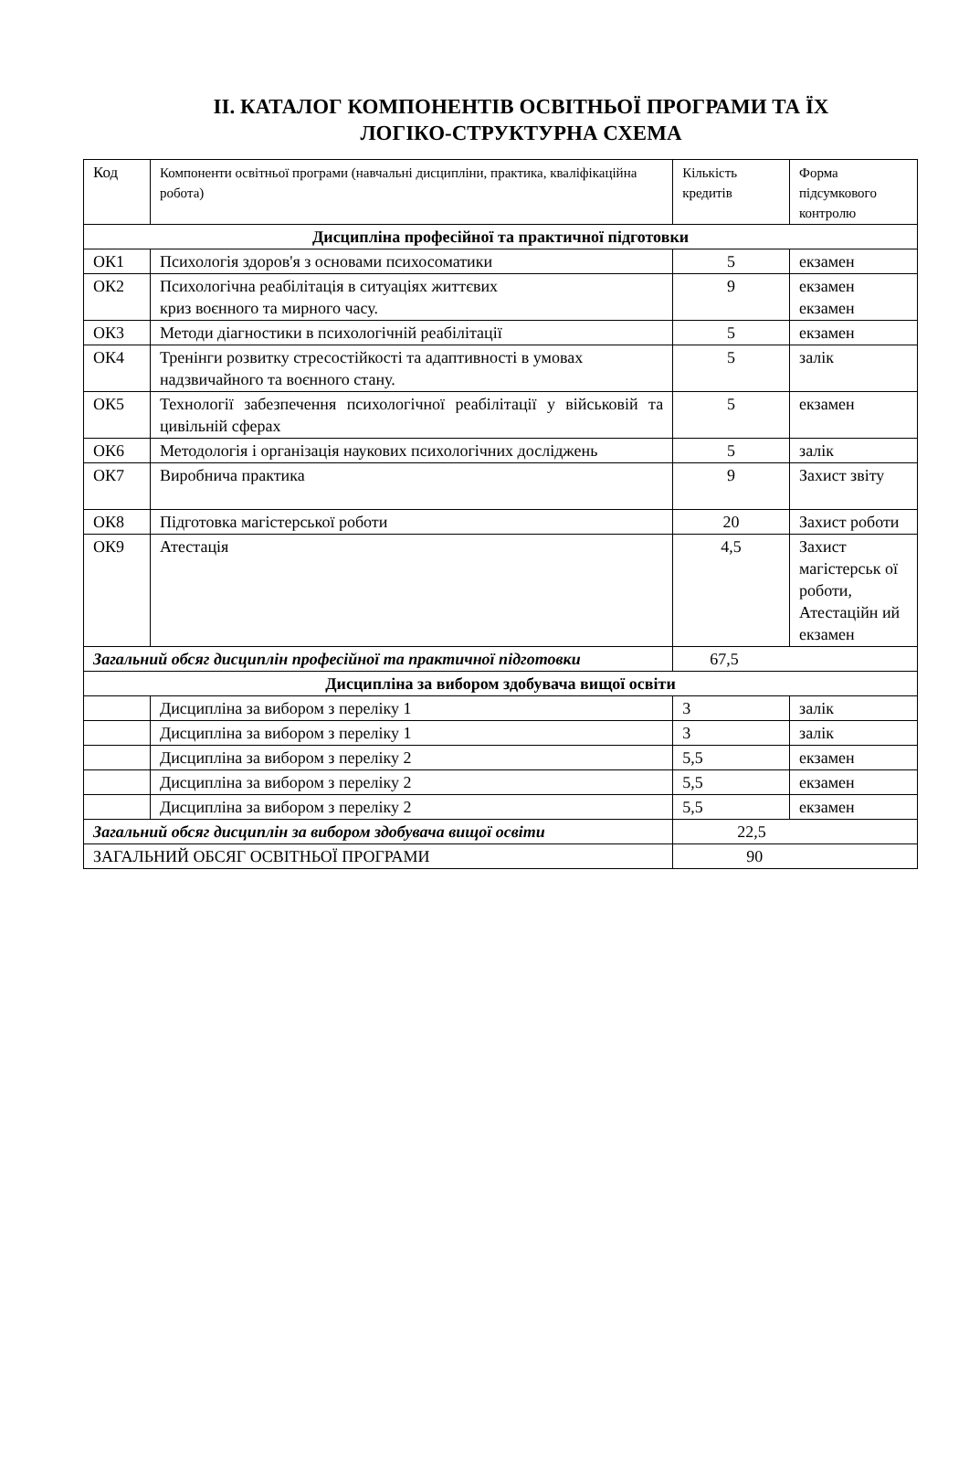ІІ. КАТАЛОГ КОМПОНЕНТІВ ОСВІТНЬОЇ ПРОГРАМИ ТА ЇХ
ЛОГІКО-СТРУКТУРНА СХЕМА
| Код | Компоненти освітньої програми (навчальні дисципліни, практика, кваліфікаційна робота) | Кількість кредитів | Форма підсумкового контролю |
| --- | --- | --- | --- |
| Дисципліна професійної та практичної підготовки | | | |
| ОК1 | Психологія здоров'я з основами психосоматики | 5 | екзамен |
| ОК2 | Психологічна реабілітація в ситуаціях життєвих криз воєнного та мирного часу. | 9 | екзамен екзамен |
| ОК3 | Методи діагностики в психологічній реабілітації | 5 | екзамен |
| ОК4 | Тренінги розвитку стресостійкості та адаптивності в умовах надзвичайного та воєнного стану. | 5 | залік |
| ОК5 | Технології забезпечення психологічної реабілітації у військовій та цивільній сферах | 5 | екзамен |
| ОК6 | Методологія і організація наукових психологічних досліджень | 5 | залік |
| ОК7 | Виробнича практика | 9 | Захист звіту |
| ОК8 | Підготовка магістерської роботи | 20 | Захист роботи |
| ОК9 | Атестація | 4,5 | Захист магістерськ ої роботи, Атестаційн ий екзамен |
| Загальний обсяг дисциплін професійної та практичної підготовки | | 67,5 | |
| Дисципліна за вибором здобувача вищої освіти | | | |
| | Дисципліна за вибором з переліку 1 | 3 | залік |
| | Дисципліна за вибором з переліку 1 | 3 | залік |
| | Дисципліна за вибором з переліку 2 | 5,5 | екзамен |
| | Дисципліна за вибором з переліку 2 | 5,5 | екзамен |
| | Дисципліна за вибором з переліку 2 | 5,5 | екзамен |
| Загальний обсяг дисциплін за вибором здобувача вищої освіти | | 22,5 | |
| ЗАГАЛЬНИЙ ОБСЯГ ОСВІТНЬОЇ ПРОГРАМИ | | 90 | |